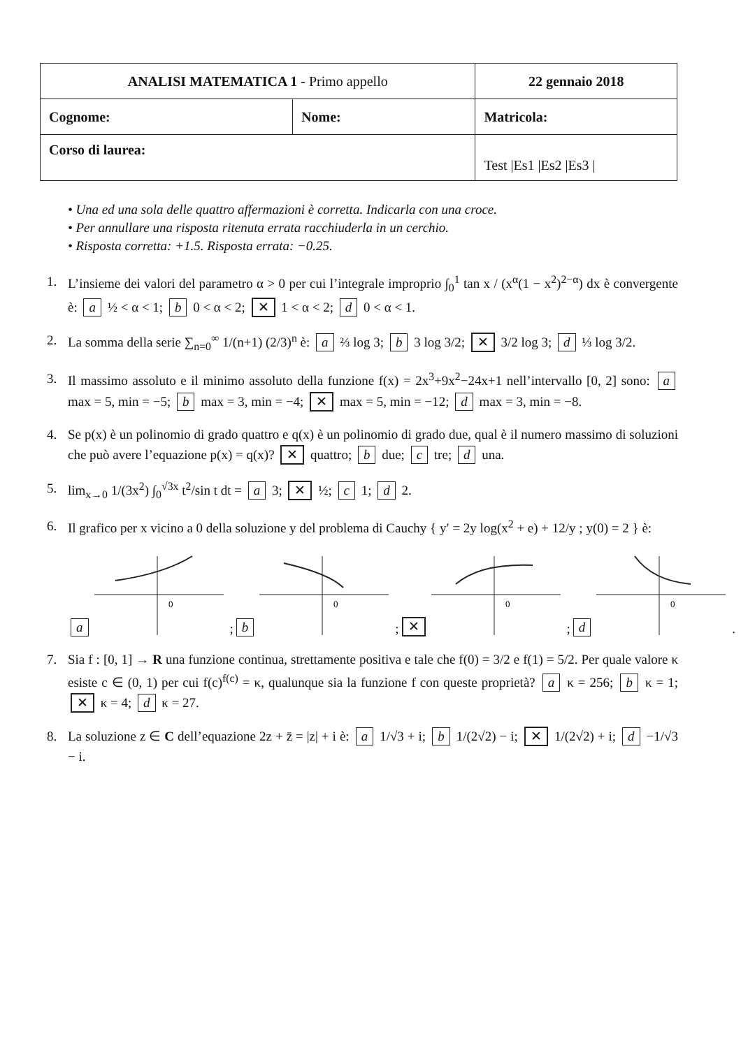| ANALISI MATEMATICA 1 - Primo appello | | 22 gennaio 2018 |
| Cognome: | Nome: | Matricola: |
| Corso di laurea: | | Test /Es1 /Es2 /Es3 / |
• Una ed una sola delle quattro affermazioni è corretta. Indicarla con una croce.
• Per annullare una risposta ritenuta errata racchiuderla in un cerchio.
• Risposta corretta: +1.5. Risposta errata: −0.25.
1. L’insieme dei valori del parametro α > 0 per cui l’integrale improprio ∫<sub>0</sub><sup>1</sup> tan x / (x<sup>α</sup>(1 − x<sup>2</sup>)<sup>2−α</sup>) dx è convergente è: a ½ < α < 1; b 0 < α < 2; ✕ 1 < α < 2; d 0 < α < 1.
2. La somma della serie ∑<sub>n=0</sub><sup>∞</sup> 1/(n+1) (2/3)<sup>n</sup> è: a ⅔ log 3; b 3 log 3/2; ✕ 3/2 log 3; d ⅓ log 3/2.
3. Il massimo assoluto e il minimo assoluto della funzione f(x) = 2x<sup>3</sup>+9x<sup>2</sup>−24x+1 nell’intervallo [0, 2] sono: a max = 5, min = −5; b max = 3, min = −4; ✕ max = 5, min = −12; d max = 3, min = −8.
4. Se p(x) è un polinomio di grado quattro e q(x) è un polinomio di grado due, qual è il numero massimo di soluzioni che può avere l’equazione p(x) = q(x)? ✕ quattro; b due; c tre; d una.
5. lim<sub>x→0</sub> 1/(3x<sup>2</sup>) ∫<sub>0</sub><sup>√3x</sup> t<sup>2</sup>/sin t dt = a 3; ✕ ½; c 1; d 2.
6. Il grafico per x vicino a 0 della soluzione y del problema di Cauchy { y′ = 2y log(x<sup>2</sup> + e) + 12/y ; y(0) = 2 } è:
a
0
;
b
0
;
✕
0
;
d
0
.
7. Sia f : [0, 1] → R una funzione continua, strettamente positiva e tale che f(0) = 3/2 e f(1) = 5/2. Per quale valore κ esiste c ∈ (0, 1) per cui f(c)<sup>f(c)</sup> = κ, qualunque sia la funzione f con queste proprietà? a κ = 256; b κ = 1; ✕ κ = 4; d κ = 27.
8. La soluzione z ∈ C dell’equazione 2z + z̄ = |z| + i è: a 1/√3 + i; b 1/(2√2) − i; ✕ 1/(2√2) + i; d −1/√3 − i.